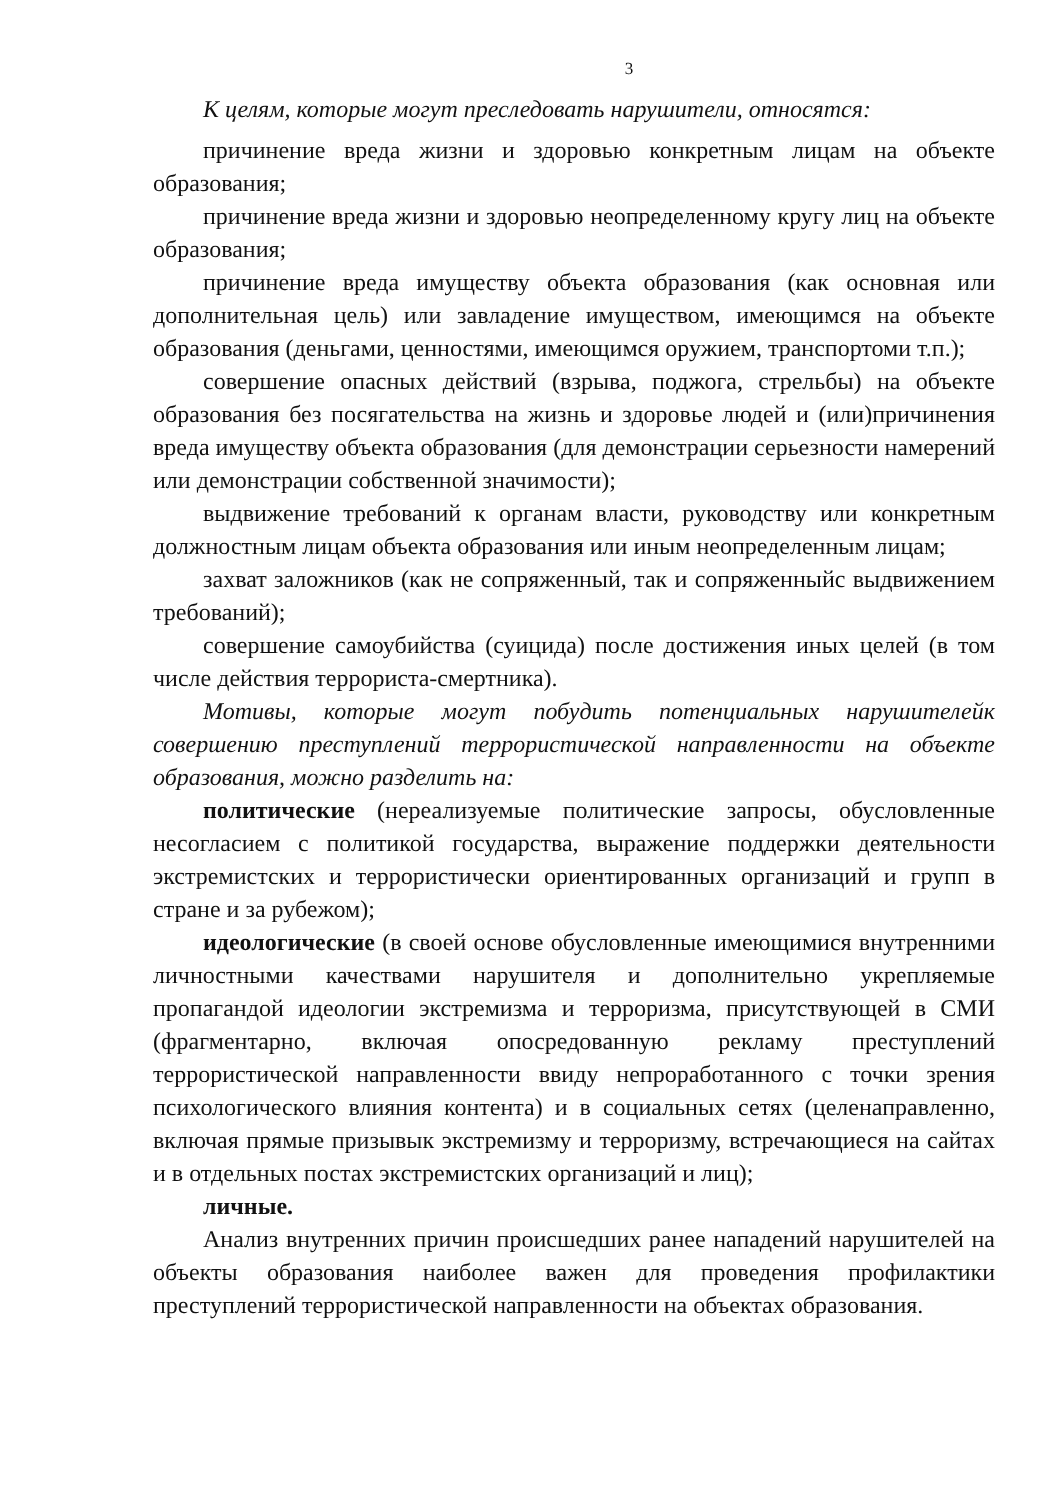3
К целям, которые могут преследовать нарушители, относятся:
причинение вреда жизни и здоровью конкретным лицам на объекте образования;
причинение вреда жизни и здоровью неопределенному кругу лиц на объекте образования;
причинение вреда имуществу объекта образования (как основная или дополнительная цель) или завладение имуществом, имеющимся на объекте образования (деньгами, ценностями, имеющимся оружием, транспортоми т.п.);
совершение опасных действий (взрыва, поджога, стрельбы) на объекте образования без посягательства на жизнь и здоровье людей и (или)причинения вреда имуществу объекта образования (для демонстрации серьезности намерений или демонстрации собственной значимости);
выдвижение требований к органам власти, руководству или конкретным должностным лицам объекта образования или иным неопределенным лицам;
захват заложников (как не сопряженный, так и сопряженныйс выдвижением требований);
совершение самоубийства (суицида) после достижения иных целей (в том числе действия террориста-смертника).
Мотивы, которые могут побудить потенциальных нарушителейк совершению преступлений террористической направленности на объекте образования, можно разделить на:
политические (нереализуемые политические запросы, обусловленные несогласием с политикой государства, выражение поддержки деятельности экстремистских и террористически ориентированных организаций и групп в стране и за рубежом);
идеологические (в своей основе обусловленные имеющимися внутренними личностными качествами нарушителя и дополнительно укрепляемые пропагандой идеологии экстремизма и терроризма, присутствующей в СМИ (фрагментарно, включая опосредованную рекламу преступлений террористической направленности ввиду непроработанного с точки зрения психологического влияния контента) и в социальных сетях (целенаправленно, включая прямые призывык экстремизму и терроризму, встречающиеся на сайтах и в отдельных постах экстремистских организаций и лиц);
личные.
Анализ внутренних причин происшедших ранее нападений нарушителей на объекты образования наиболее важен для проведения профилактики преступлений террористической направленности на объектах образования.